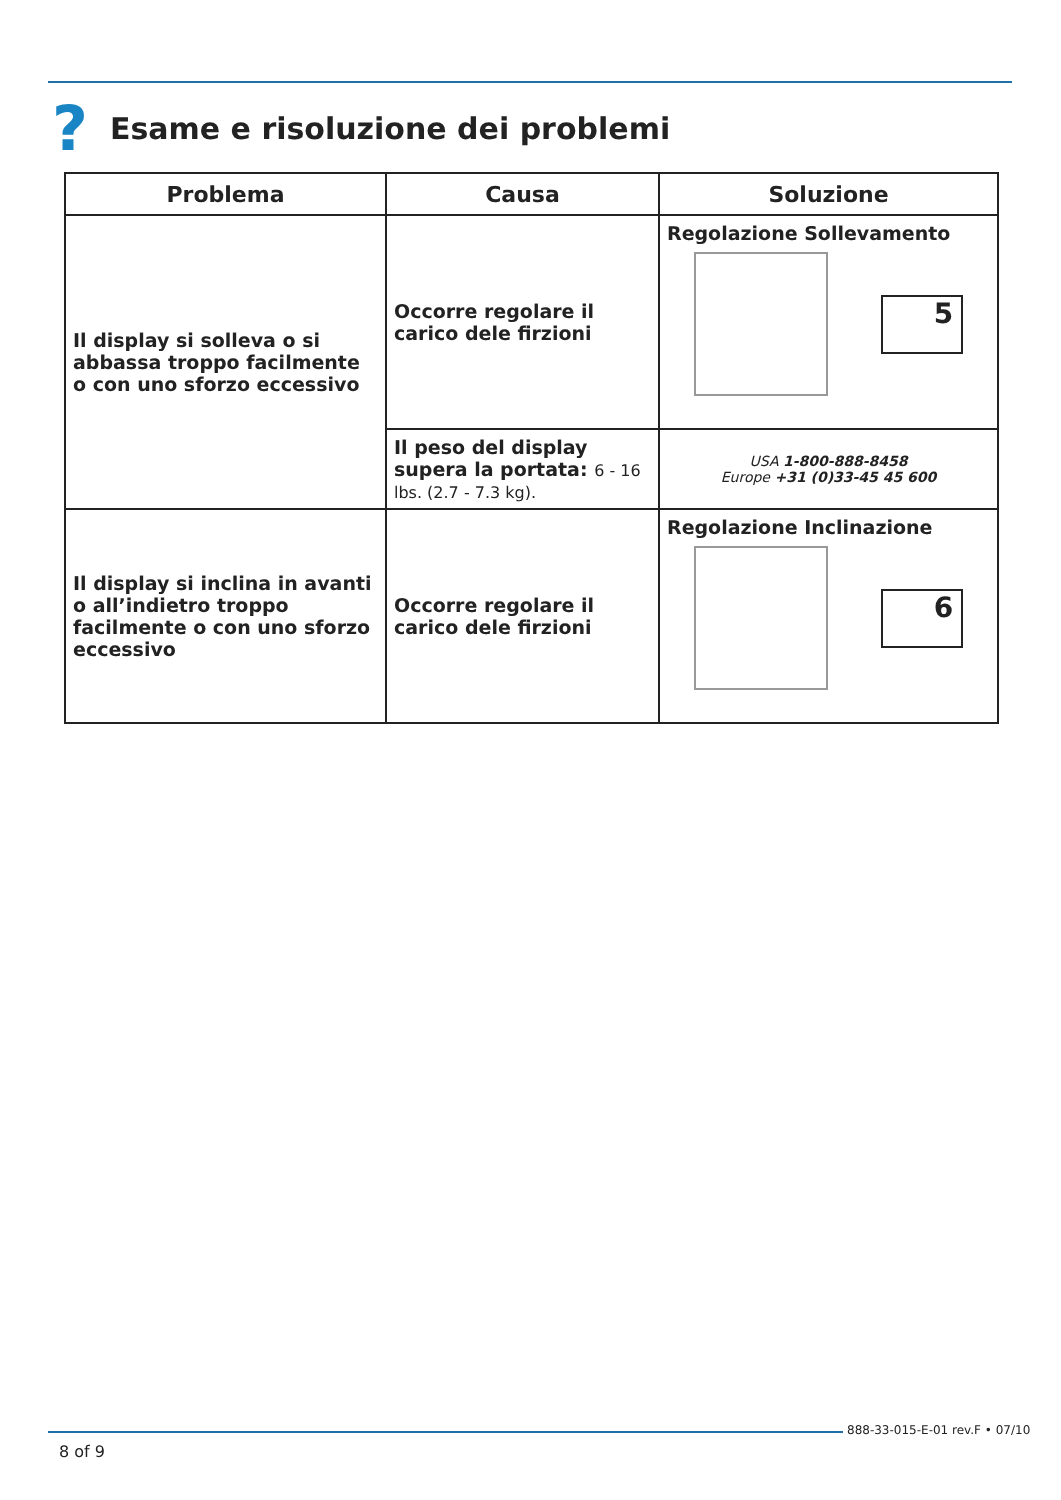? Esame e risoluzione dei problemi
| Problema | Causa | Soluzione |
| --- | --- | --- |
| Il display si solleva o si abbassa troppo facilmente o con uno sforzo eccessivo | Occorre regolare il carico dele firzioni | Regolazione Sollevamento 5 |
| | Il peso del display supera la portata: 6 - 16 lbs. (2.7 - 7.3 kg). | USA 1-800-888-8458 Europe +31 (0)33-45 45 600 |
| Il display si inclina in avanti o all’indietro troppo facilmente o con uno sforzo eccessivo | Occorre regolare il carico dele firzioni | Regolazione Inclinazione 6 |
888-33-015-E-01 rev.F • 07/10
8 of 9